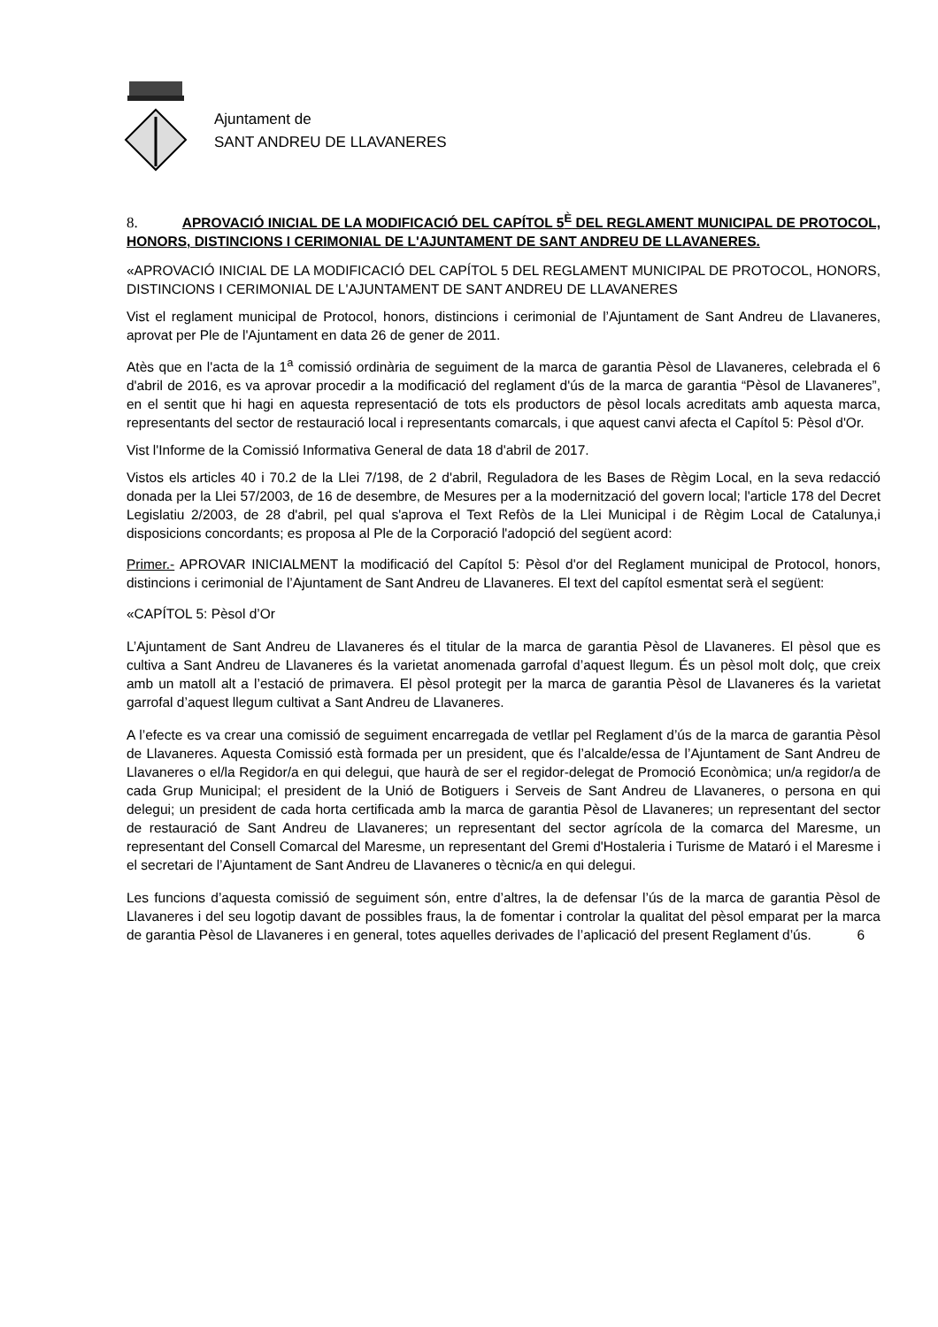Ajuntament de
SANT ANDREU DE LLAVANERES
8. APROVACIÓ INICIAL DE LA MODIFICACIÓ DEL CAPÍTOL 5<sup>È</sup> DEL REGLAMENT MUNICIPAL DE PROTOCOL, HONORS, DISTINCIONS I CERIMONIAL DE L'AJUNTAMENT DE SANT ANDREU DE LLAVANERES.
«APROVACIÓ INICIAL DE LA MODIFICACIÓ DEL CAPÍTOL 5 DEL REGLAMENT MUNICIPAL DE PROTOCOL, HONORS, DISTINCIONS I CERIMONIAL DE L'AJUNTAMENT DE SANT ANDREU DE LLAVANERES
Vist el reglament municipal de Protocol, honors, distincions i cerimonial de l’Ajuntament de Sant Andreu de Llavaneres, aprovat per Ple de l'Ajuntament en data 26 de gener de 2011.
Atès que en l'acta de la 1<sup>a</sup> comissió ordinària de seguiment de la marca de garantia Pèsol de Llavaneres, celebrada el 6 d'abril de 2016, es va aprovar procedir a la modificació del reglament d'ús de la marca de garantia “Pèsol de Llavaneres”, en el sentit que hi hagi en aquesta representació de tots els productors de pèsol locals acreditats amb aquesta marca, representants del sector de restauració local i representants comarcals, i que aquest canvi afecta el Capítol 5: Pèsol d'Or.
Vist l'Informe de la Comissió Informativa General de data 18 d'abril de 2017.
Vistos els articles 40 i 70.2 de la Llei 7/198, de 2 d'abril, Reguladora de les Bases de Règim Local, en la seva redacció donada per la Llei 57/2003, de 16 de desembre, de Mesures per a la modernització del govern local; l'article 178 del Decret Legislatiu 2/2003, de 28 d'abril, pel qual s'aprova el Text Refòs de la Llei Municipal i de Règim Local de Catalunya,i disposicions concordants; es proposa al Ple de la Corporació l'adopció del següent acord:
Primer.- APROVAR INICIALMENT la modificació del Capítol 5: Pèsol d'or del Reglament municipal de Protocol, honors, distincions i cerimonial de l’Ajuntament de Sant Andreu de Llavaneres. El text del capítol esmentat serà el següent:
«CAPÍTOL 5: Pèsol d’Or
L’Ajuntament de Sant Andreu de Llavaneres és el titular de la marca de garantia Pèsol de Llavaneres. El pèsol que es cultiva a Sant Andreu de Llavaneres és la varietat anomenada garrofal d’aquest llegum. És un pèsol molt dolç, que creix amb un matoll alt a l’estació de primavera. El pèsol protegit per la marca de garantia Pèsol de Llavaneres és la varietat garrofal d’aquest llegum cultivat a Sant Andreu de Llavaneres.
A l’efecte es va crear una comissió de seguiment encarregada de vetllar pel Reglament d’ús de la marca de garantia Pèsol de Llavaneres. Aquesta Comissió està formada per un president, que és l’alcalde/essa de l’Ajuntament de Sant Andreu de Llavaneres o el/la Regidor/a en qui delegui, que haurà de ser el regidor-delegat de Promoció Econòmica; un/a regidor/a de cada Grup Municipal; el president de la Unió de Botiguers i Serveis de Sant Andreu de Llavaneres, o persona en qui delegui; un president de cada horta certificada amb la marca de garantia Pèsol de Llavaneres; un representant del sector de restauració de Sant Andreu de Llavaneres; un representant del sector agrícola de la comarca del Maresme, un representant del Consell Comarcal del Maresme, un representant del Gremi d'Hostaleria i Turisme de Mataró i el Maresme i el secretari de l’Ajuntament de Sant Andreu de Llavaneres o tècnic/a en qui delegui.
Les funcions d’aquesta comissió de seguiment són, entre d’altres, la de defensar l’ús de la marca de garantia Pèsol de Llavaneres i del seu logotip davant de possibles fraus, la de fomentar i controlar la qualitat del pèsol emparat per la marca de garantia Pèsol de Llavaneres i en general, totes aquelles derivades de l’aplicació del present Reglament d’ús. 6